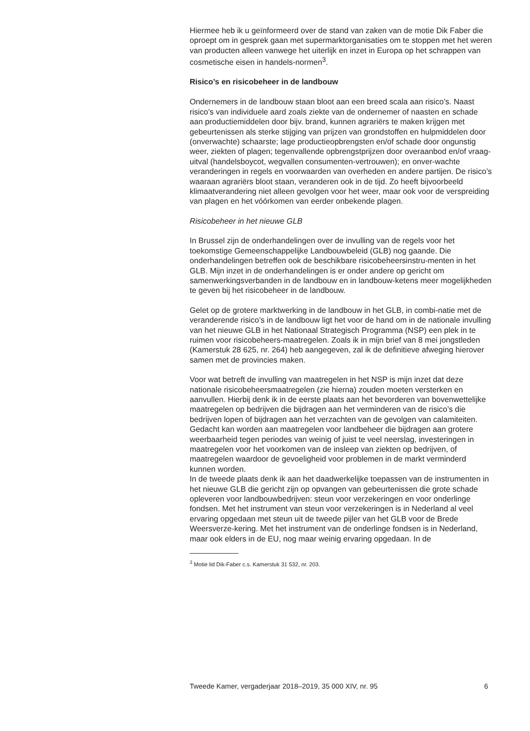Hiermee heb ik u geïnformeerd over de stand van zaken van de motie Dik Faber die oproept om in gesprek gaan met supermarktorganisaties om te stoppen met het weren van producten alleen vanwege het uiterlijk en inzet in Europa op het schrappen van cosmetische eisen in handels-normen<sup>3</sup>.
Risico’s en risicobeheer in de landbouw
Ondernemers in de landbouw staan bloot aan een breed scala aan risico’s. Naast risico’s van individuele aard zoals ziekte van de ondernemer of naasten en schade aan productiemiddelen door bijv. brand, kunnen agrariërs te maken krijgen met gebeurtenissen als sterke stijging van prijzen van grondstoffen en hulpmiddelen door (onverwachte) schaarste; lage productieopbrengsten en/of schade door ongunstig weer, ziekten of plagen; tegenvallende opbrengstprijzen door overaanbod en/of vraag-uitval (handelsboycot, wegvallen consumenten-vertrouwen); en onver-wachte veranderingen in regels en voorwaarden van overheden en andere partijen. De risico’s waaraan agrariërs bloot staan, veranderen ook in de tijd. Zo heeft bijvoorbeeld klimaatverandering niet alleen gevolgen voor het weer, maar ook voor de verspreiding van plagen en het vóórkomen van eerder onbekende plagen.
Risicobeheer in het nieuwe GLB
In Brussel zijn de onderhandelingen over de invulling van de regels voor het toekomstige Gemeenschappelijke Landbouwbeleid (GLB) nog gaande. Die onderhandelingen betreffen ook de beschikbare risicobeheersinstru-menten in het GLB. Mijn inzet in de onderhandelingen is er onder andere op gericht om samenwerkingsverbanden in de landbouw en in landbouw-ketens meer mogelijkheden te geven bij het risicobeheer in de landbouw.
Gelet op de grotere marktwerking in de landbouw in het GLB, in combi-natie met de veranderende risico’s in de landbouw ligt het voor de hand om in de nationale invulling van het nieuwe GLB in het Nationaal Strategisch Programma (NSP) een plek in te ruimen voor risicobeheers-maatregelen. Zoals ik in mijn brief van 8 mei jongstleden (Kamerstuk 28 625, nr. 264) heb aangegeven, zal ik de definitieve afweging hierover samen met de provincies maken.
Voor wat betreft de invulling van maatregelen in het NSP is mijn inzet dat deze nationale risicobeheersmaatregelen (zie hierna) zouden moeten versterken en aanvullen. Hierbij denk ik in de eerste plaats aan het bevorderen van bovenwettelijke maatregelen op bedrijven die bijdragen aan het verminderen van de risico’s die bedrijven lopen of bijdragen aan het verzachten van de gevolgen van calamiteiten. Gedacht kan worden aan maatregelen voor landbeheer die bijdragen aan grotere weerbaarheid tegen periodes van weinig of juist te veel neerslag, investeringen in maatregelen voor het voorkomen van de insleep van ziekten op bedrijven, of maatregelen waardoor de gevoeligheid voor problemen in de markt verminderd kunnen worden.
In de tweede plaats denk ik aan het daadwerkelijke toepassen van de instrumenten in het nieuwe GLB die gericht zijn op opvangen van gebeurtenissen die grote schade opleveren voor landbouwbedrijven: steun voor verzekeringen en voor onderlinge fondsen. Met het instrument van steun voor verzekeringen is in Nederland al veel ervaring opgedaan met steun uit de tweede pijler van het GLB voor de Brede Weersverze-kering. Met het instrument van de onderlinge fondsen is in Nederland, maar ook elders in de EU, nog maar weinig ervaring opgedaan. In de
<sup>3</sup> Motie lid Dik-Faber c.s. Kamerstuk 31 532, nr. 203.
Tweede Kamer, vergaderjaar 2018–2019, 35 000 XIV, nr. 95 6